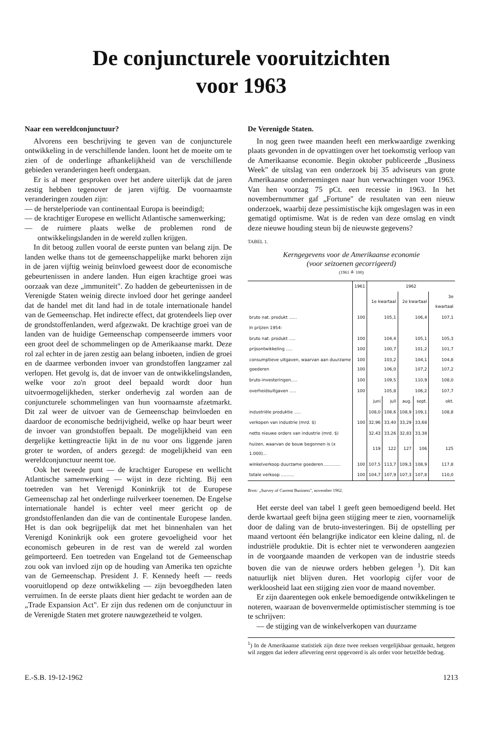De conjuncturele vooruitzichten
voor 1963
Naar een wereldconjunctuur?
Alvorens een beschrijving te geven van de conjuncturele ontwikkeling in de verschillende landen. loont het de moeite om te zien of de onderlinge afhankelijkheid van de verschillende gebieden veranderingen heeft ondergaan.
Er is al meer gesproken over het andere uiterlijk dat de jaren zestig hebben tegenover de jaren vijftig. De voornaamste veranderingen zouden zijn:
— de herstelperiode van continentaal Europa is beeindigd;
— de krachtiger Europese en wellicht Atlantische samenwerking;
— de ruimere plaats welke de problemen rond de ontwikkelingslanden in de wereld zullen krijgen.
In dit betoog zullen vooral de eerste punten van belang zijn. De landen welke thans tot de gemeenschappelijke markt behoren zijn in de jaren vijftig weinig beïnvloed geweest door de economische gebeurtenissen in andere landen. Hun eigen krachtige groei was oorzaak van deze „immuniteit". Zo hadden de gebeurtenissen in de Verenigde Staten weinig directe invloed door het geringe aandeel dat de handel met dit land had in de totale internationale handel van de Gemeenschap. Het indirecte effect, dat grotendeels liep over de grondstoffenlanden, werd afgezwakt. De krachtige groei van de landen van de huidige Gemeenschap compenseerde immers voor een groot deel de schommelingen op de Amerikaanse markt. Deze rol zal echter in de jaren zestig aan belang inboeten, indien de groei en de daarmee verbonden invoer van grondstoffen langzamer zal verlopen. Het gevolg is, dat de invoer van de ontwikkelingslanden, welke voor zo'n groot deel bepaald wordt door hun uitvoermogelijkheden, sterker onderhevig zal worden aan de conjuncturele schommelingen van hun voornaamste afzetmarkt. Dit zal weer de uitvoer van de Gemeenschap beïnvloeden en daardoor de economische bedrijvigheid, welke op haar beurt weer de invoer van grondstoffen bepaalt. De mogelijkheid van een dergelijke kettingreactie lijkt in de nu voor ons liggende jaren groter te worden, of anders gezegd: de mogelijkheid van een wereldconjunctuur neemt toe.
Ook het tweede punt — de krachtiger Europese en wellicht Atlantische samenwerking — wijst in deze richting. Bij een toetreden van het Verenigd Koninkrijk tot de Europese Gemeenschap zal het onderlinge ruilverkeer toenemen. De Engelse internationale handel is echter veel meer gericht op de grondstoffenlanden dan die van de continentale Europese landen. Het is dan ook begrijpelijk dat met het binnenhalen van het Verenigd Koninkrijk ook een grotere gevoeligheid voor het economisch gebeuren in de rest van de wereld zal worden geïmporteerd. Een toetreden van Engeland tot de Gemeenschap zou ook van invloed zijn op de houding van Amerika ten opzichte van de Gemeenschap. President J. F. Kennedy heeft — reeds vooruitlopend op deze ontwikkeling — zijn bevoegdheden laten verruimen. In de eerste plaats dient hier gedacht te worden aan de „Trade Expansion Act". Er zijn dus redenen om de conjunctuur in de Verenigde Staten met grotere nauwgezetheid te volgen.
De Verenigde Staten.
In nog geen twee maanden heeft een merkwaardige zwenking plaats gevonden in de opvattingen over het toekomstig verloop van de Amerikaanse economie. Begin oktober publiceerde „Business Week" de uitslag van een onderzoek bij 35 adviseurs van grote Amerikaanse ondernemingen naar hun verwachtingen voor 1963. Van hen voorzag 75 pCt. een recessie in 1963. In het novembernummer gaf „Fortune" de resultaten van een nieuw onderzoek, waarbij deze pessimistische kijk omgeslagen was in een gematigd optimisme. Wat is de reden van deze omslag en vindt deze nieuwe houding steun bij de nieuwste gegevens?
TABEL 1.
Kerngegevens voor de Amerikaanse economie
(voor seizoenen gecorrigeerd)
(1961 ≙ 100)
| | 1961 | 1962 | | | | |
| --- | --- | --- | --- | --- | --- | --- |
| | | 1e kwartaal | | 2e kwartaal | | 3e kwartaal |
| bruto nat. produkt ...... | 100 | 105,1 | | 106,4 | | 107,1 |
| In prijzen 1954: | | | | | | |
| bruto nat. produkt ..... | 100 | 104,4 | | 105,1 | | 105,3 |
| prijsontwikkeling ..... | 100 | 100,7 | | 101,2 | | 101,7 |
| consumptieve uitgaven, waarvan aan duurzame goederen | 100 100 | 103,2 106,0 | | 104,1 107,2 | | 104,8 107,2 |
| bruto-investeringen..... | 100 | 109,5 | | 110,9 | | 108,0 |
| overheidsuitgaven ..... | 100 | 105,8 | | 106,2 | | 107,7 |
| | | juni | juli | aug. | sept. | okt. |
| industriële produktie ..... | | 108,0 | 108,6 | 108,9 | 109,1 | 108,8 |
| verkopen van industrie (mrd. $) | 100 | 32,96 | 33,40 | 33,29 | 33,68 | |
| netto nieuwe orders van industrie (mrd. $) | | 32,43 | 33,26 | 32,83 | 33,38 | |
| huizen, waarvan de bouw begonnen is (x 1.000)... | | 119 | 122 | 127 | 106 | 125 |
| winkelverkoop duurzame goederen............. | 100 | 107,5 | 113,7 | 109,3 | 108,9 | 117,8 |
| totale verkoop .......... | 100 | 104,7 | 107,9 | 107,3 | 107,8 | 110,0 |
Bron: „Survey of Current Business", november 1962.
Het eerste deel van tabel 1 geeft geen bemoedigend beeld. Het derde kwartaal geeft bijna geen stijging meer te zien, voornamelijk door de daling van de bruto-investeringen. Bij de opstelling per maand vertoont één belangrijke indicator een kleine daling, nl. de industriële produktie. Dit is echter niet te verwonderen aangezien in de voorgaande maanden de verkopen van de industrie steeds boven die van de nieuwe orders hebben gelegen <sup>1</sup>). Dit kan natuurlijk niet blijven duren. Het voorlopig cijfer voor de werkloosheid laat een stijging zien voor de maand november.
Er zijn daarentegen ook enkele bemoedigende ontwikkelingen te noteren, waaraan de bovenvermelde optimistischer stemming is toe te schrijven:
— de stijging van de winkelverkopen van duurzame
<sup>1</sup>) In de Amerikaanse statistiek zijn deze twee reeksen vergelijkbaar gemaakt, hetgeen wil zeggen dat iedere aflevering eerst opgevoerd is als order voor hetzelfde bedrag.
E.-S.B. 19-12-1962 1213